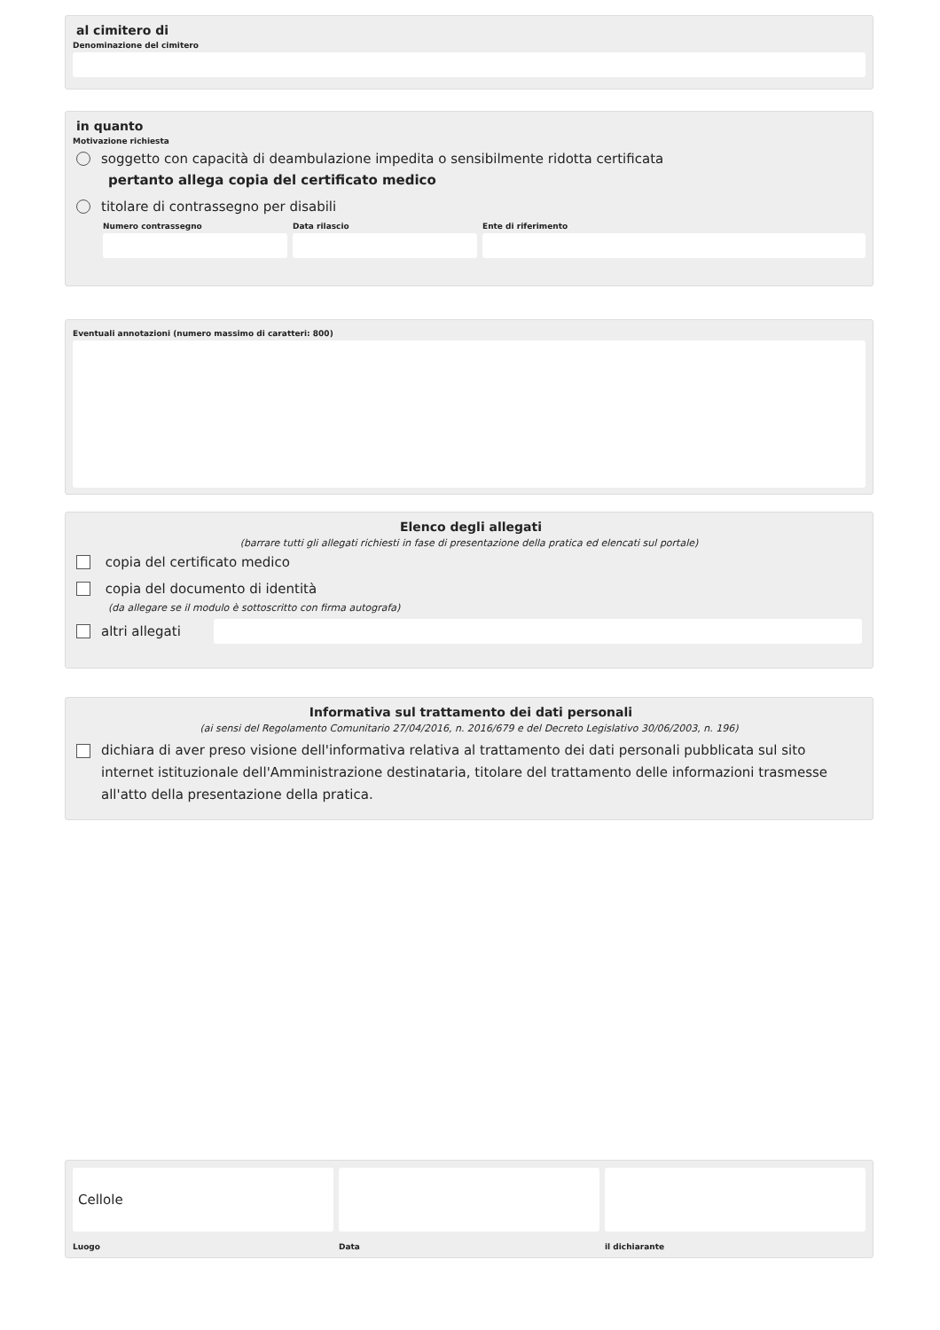al cimitero di
Denominazione del cimitero
in quanto
Motivazione richiesta
soggetto con capacità di deambulazione impedita o sensibilmente ridotta certificata
pertanto allega copia del certificato medico
titolare di contrassegno per disabili
Numero contrassegno Data rilascio Ente di riferimento
Eventuali annotazioni (numero massimo di caratteri: 800)
Elenco degli allegati
(barrare tutti gli allegati richiesti in fase di presentazione della pratica ed elencati sul portale)
copia del certificato medico
copia del documento di identità
(da allegare se il modulo è sottoscritto con firma autografa)
altri allegati
Informativa sul trattamento dei dati personali
(ai sensi del Regolamento Comunitario 27/04/2016, n. 2016/679 e del Decreto Legislativo 30/06/2003, n. 196)
dichiara di aver preso visione dell'informativa relativa al trattamento dei dati personali pubblicata sul sito internet istituzionale dell'Amministrazione destinataria, titolare del trattamento delle informazioni trasmesse all'atto della presentazione della pratica.
Cellole
Luogo
Data il dichiarante